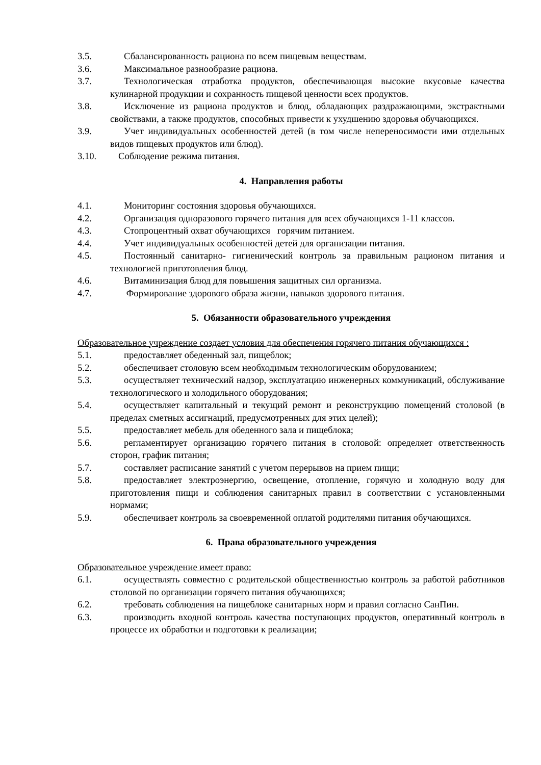3.5. Сбалансированность рациона по всем пищевым веществам.
3.6. Максимальное разнообразие рациона.
3.7. Технологическая отработка продуктов, обеспечивающая высокие вкусовые качества кулинарной продукции и сохранность пищевой ценности всех продуктов.
3.8. Исключение из рациона продуктов и блюд, обладающих раздражающими, экстрактными свойствами, а также продуктов, способных привести к ухудшению здоровья обучающихся.
3.9. Учет индивидуальных особенностей детей (в том числе непереносимости ими отдельных видов пищевых продуктов или блюд).
3.10. Соблюдение режима питания.
4. Направления работы
4.1. Мониторинг состояния здоровья обучающихся.
4.2. Организация одноразового горячего питания для всех обучающихся 1-11 классов.
4.3. Стопроцентный охват обучающихся горячим питанием.
4.4. Учет индивидуальных особенностей детей для организации питания.
4.5. Постоянный санитарно- гигиенический контроль за правильным рационом питания и технологией приготовления блюд.
4.6. Витаминизация блюд для повышения защитных сил организма.
4.7. Формирование здорового образа жизни, навыков здорового питания.
5. Обязанности образовательного учреждения
Образовательное учреждение создает условия для обеспечения горячего питания обучающихся :
5.1. предоставляет обеденный зал, пищеблок;
5.2. обеспечивает столовую всем необходимым технологическим оборудованием;
5.3. осуществляет технический надзор, эксплуатацию инженерных коммуникаций, обслуживание технологического и холодильного оборудования;
5.4. осуществляет капитальный и текущий ремонт и реконструкцию помещений столовой (в пределах сметных ассигнаций, предусмотренных для этих целей);
5.5. предоставляет мебель для обеденного зала и пищеблока;
5.6. регламентирует организацию горячего питания в столовой: определяет ответственность сторон, график питания;
5.7. составляет расписание занятий с учетом перерывов на прием пищи;
5.8. предоставляет электроэнергию, освещение, отопление, горячую и холодную воду для приготовления пищи и соблюдения санитарных правил в соответствии с установленными нормами;
5.9. обеспечивает контроль за своевременной оплатой родителями питания обучающихся.
6. Права образовательного учреждения
Образовательное учреждение имеет право:
6.1. осуществлять совместно с родительской общественностью контроль за работой работников столовой по организации горячего питания обучающихся;
6.2. требовать соблюдения на пищеблоке санитарных норм и правил согласно СанПин.
6.3. производить входной контроль качества поступающих продуктов, оперативный контроль в процессе их обработки и подготовки к реализации;